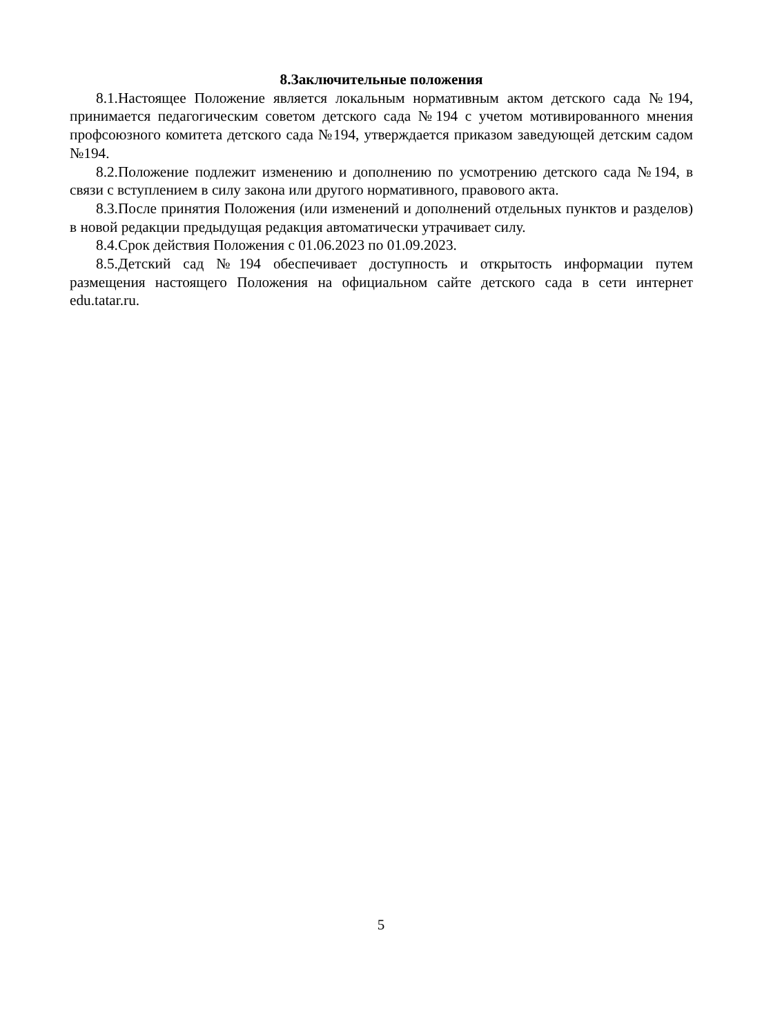8.Заключительные положения
8.1.Настоящее Положение является локальным нормативным актом детского сада №194, принимается педагогическим советом детского сада №194 с учетом мотивированного мнения профсоюзного комитета детского сада №194, утверждается приказом заведующей детским садом №194.
8.2.Положение подлежит изменению и дополнению по усмотрению детского сада №194, в связи с вступлением в силу закона или другого нормативного, правового акта.
8.3.После принятия Положения (или изменений и дополнений отдельных пунктов и разделов) в новой редакции предыдущая редакция автоматически утрачивает силу.
8.4.Срок действия Положения с 01.06.2023 по 01.09.2023.
8.5.Детский сад №194 обеспечивает доступность и открытость информации путем размещения настоящего Положения на официальном сайте детского сада в сети интернет edu.tatar.ru.
5